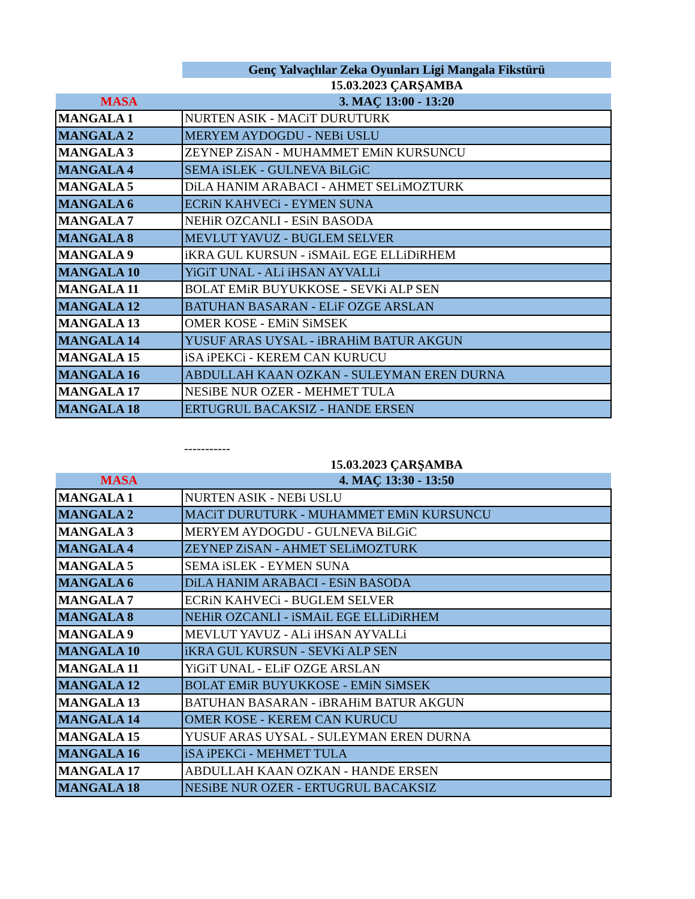| | Genç Yalvaçlılar Zeka Oyunları Ligi Mangala Fikstürü |
| | 15.03.2023 ÇARŞAMBA |
| MASA | 3. MAÇ 13:00 - 13:20 |
| MANGALA 1 | NURTEN ASIK - MACiT DURUTURK |
| MANGALA 2 | MERYEM AYDOGDU - NEBi USLU |
| MANGALA 3 | ZEYNEP ZiSAN - MUHAMMET EMiN KURSUNCU |
| MANGALA 4 | SEMA iSLEK - GULNEVA BiLGiC |
| MANGALA 5 | DiLA HANIM ARABACI - AHMET SELiMOZTURK |
| MANGALA 6 | ECRiN KAHVECi - EYMEN SUNA |
| MANGALA 7 | NEHiR OZCANLI - ESiN BASODA |
| MANGALA 8 | MEVLUT YAVUZ - BUGLEM SELVER |
| MANGALA 9 | iKRA GUL KURSUN - iSMAiL EGE ELLiDiRHEM |
| MANGALA 10 | YiGiT UNAL - ALi iHSAN AYVALLi |
| MANGALA 11 | BOLAT EMiR BUYUKKOSE - SEVKi ALP SEN |
| MANGALA 12 | BATUHAN BASARAN - ELiF OZGE ARSLAN |
| MANGALA 13 | OMER KOSE - EMiN SiMSEK |
| MANGALA 14 | YUSUF ARAS UYSAL - iBRAHiM BATUR AKGUN |
| MANGALA 15 | iSA iPEKCi - KEREM CAN KURUCU |
| MANGALA 16 | ABDULLAH KAAN OZKAN - SULEYMAN EREN DURNA |
| MANGALA 17 | NESiBE NUR OZER - MEHMET TULA |
| MANGALA 18 | ERTUGRUL BACAKSIZ - HANDE ERSEN |
| | ----------- |
| | 15.03.2023 ÇARŞAMBA |
| MASA | 4. MAÇ 13:30 - 13:50 |
| MANGALA 1 | NURTEN ASIK - NEBi USLU |
| MANGALA 2 | MACiT DURUTURK - MUHAMMET EMiN KURSUNCU |
| MANGALA 3 | MERYEM AYDOGDU - GULNEVA BiLGiC |
| MANGALA 4 | ZEYNEP ZiSAN - AHMET SELiMOZTURK |
| MANGALA 5 | SEMA iSLEK - EYMEN SUNA |
| MANGALA 6 | DiLA HANIM ARABACI - ESiN BASODA |
| MANGALA 7 | ECRiN KAHVECi - BUGLEM SELVER |
| MANGALA 8 | NEHiR OZCANLI - iSMAiL EGE ELLiDiRHEM |
| MANGALA 9 | MEVLUT YAVUZ - ALi iHSAN AYVALLi |
| MANGALA 10 | iKRA GUL KURSUN - SEVKi ALP SEN |
| MANGALA 11 | YiGiT UNAL - ELiF OZGE ARSLAN |
| MANGALA 12 | BOLAT EMiR BUYUKKOSE - EMiN SiMSEK |
| MANGALA 13 | BATUHAN BASARAN - iBRAHiM BATUR AKGUN |
| MANGALA 14 | OMER KOSE - KEREM CAN KURUCU |
| MANGALA 15 | YUSUF ARAS UYSAL - SULEYMAN EREN DURNA |
| MANGALA 16 | iSA iPEKCi - MEHMET TULA |
| MANGALA 17 | ABDULLAH KAAN OZKAN - HANDE ERSEN |
| MANGALA 18 | NESiBE NUR OZER - ERTUGRUL BACAKSIZ |